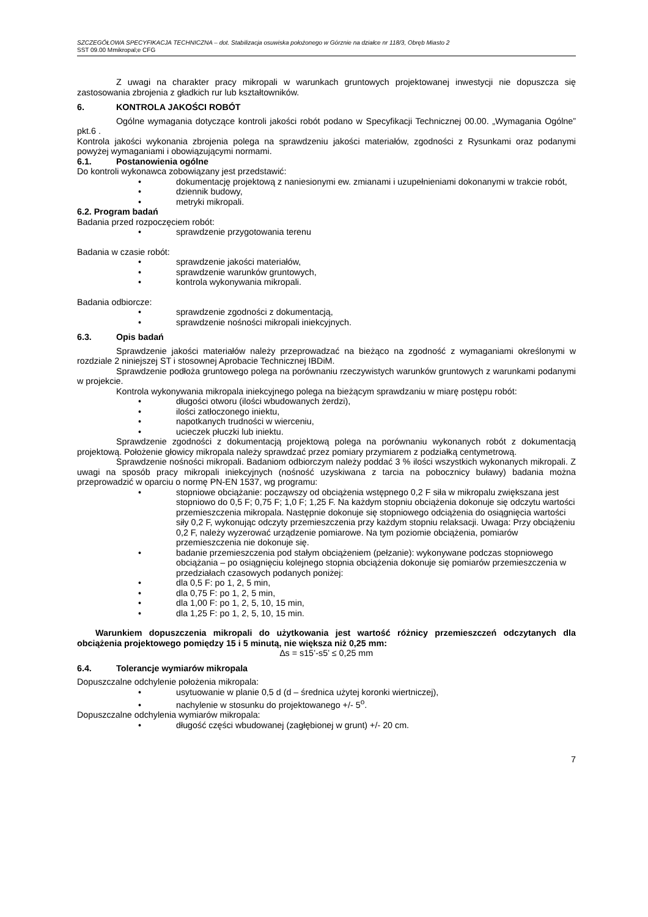SZCZEGÓŁOWA SPECYFIKACJA TECHNICZNA – dot. Stabilizacja osuwiska położonego w Górznie na działce nr 118/3, Obręb Miasto 2
SST 09.00 Mmikropal;e CFG
Z uwagi na charakter pracy mikropali w warunkach gruntowych projektowanej inwestycji nie dopuszcza się zastosowania zbrojenia z gładkich rur lub kształtowników.
6. KONTROLA JAKOŚCI ROBÓT
Ogólne wymagania dotyczące kontroli jakości robót podano w Specyfikacji Technicznej 00.00. „Wymagania Ogólne” pkt.6 .
Kontrola jakości wykonania zbrojenia polega na sprawdzeniu jakości materiałów, zgodności z Rysunkami oraz podanymi powyżej wymaganiami i obowiązującymi normami.
6.1. Postanowienia ogólne
Do kontroli wykonawca zobowiązany jest przedstawić:
• dokumentację projektową z naniesionymi ew. zmianami i uzupełnieniami dokonanymi w trakcie robót,
• dziennik budowy,
• metryki mikropali.
6.2. Program badań
Badania przed rozpoczęciem robót:
• sprawdzenie przygotowania terenu
Badania w czasie robót:
• sprawdzenie jakości materiałów,
• sprawdzenie warunków gruntowych,
• kontrola wykonywania mikropali.
Badania odbiorcze:
• sprawdzenie zgodności z dokumentacją,
• sprawdzenie nośności mikropali iniekcyjnych.
6.3. Opis badań
Sprawdzenie jakości materiałów należy przeprowadzać na bieżąco na zgodność z wymaganiami określonymi w rozdziale 2 niniejszej ST i stosownej Aprobacie Technicznej IBDiM.
Sprawdzenie podłoża gruntowego polega na porównaniu rzeczywistych warunków gruntowych z warunkami podanymi w projekcie.
Kontrola wykonywania mikropala iniekcyjnego polega na bieżącym sprawdzaniu w miarę postępu robót:
• długości otworu (ilości wbudowanych żerdzi),
• ilości zatłoczonego iniektu,
• napotkanych trudności w wierceniu,
• ucieczek płuczki lub iniektu.
Sprawdzenie zgodności z dokumentacją projektową polega na porównaniu wykonanych robót z dokumentacją projektową. Położenie głowicy mikropala należy sprawdzać przez pomiary przymiarem z podziałką centymetrową.
Sprawdzenie nośności mikropali. Badaniom odbiorczym należy poddać 3 % ilości wszystkich wykonanych mikropali. Z uwagi na sposób pracy mikropali iniekcyjnych (nośność uzyskiwana z tarcia na pobocznicy buławy) badania można przeprowadzić w oparciu o normę PN-EN 1537, wg programu:
• stopniowe obciążanie: począwszy od obciążenia wstępnego 0,2 F siła w mikropalu zwiększana jest stopniowo do 0,5 F; 0,75 F; 1,0 F; 1,25 F. Na każdym stopniu obciążenia dokonuje się odczytu wartości przemieszczenia mikropala. Następnie dokonuje się stopniowego odciążenia do osiągnięcia wartości siły 0,2 F, wykonując odczyty przemieszczenia przy każdym stopniu relaksacji. Uwaga: Przy obciążeniu 0,2 F, należy wyzerować urządzenie pomiarowe. Na tym poziomie obciążenia, pomiarów przemieszczenia nie dokonuje się.
• badanie przemieszczenia pod stałym obciążeniem (pełzanie): wykonywane podczas stopniowego obciążania – po osiągnięciu kolejnego stopnia obciążenia dokonuje się pomiarów przemieszczenia w przedziałach czasowych podanych poniżej:
• dla 0,5 F: po 1, 2, 5 min,
• dla 0,75 F: po 1, 2, 5 min,
• dla 1,00 F: po 1, 2, 5, 10, 15 min,
• dla 1,25 F: po 1, 2, 5, 10, 15 min.
Warunkiem dopuszczenia mikropali do użytkowania jest wartość różnicy przemieszczeń odczytanych dla obciążenia projektowego pomiędzy 15 i 5 minutą, nie większa niż 0,25 mm:
∆s = s15’-s5’ ≤ 0,25 mm
6.4. Tolerancje wymiarów mikropala
Dopuszczalne odchylenie położenia mikropala:
• usytuowanie w planie 0,5 d (d – średnica użytej koronki wiertniczej),
• nachylenie w stosunku do projektowanego +/- 5<sup>o</sup>.
Dopuszczalne odchylenia wymiarów mikropala:
• długość części wbudowanej (zagłębionej w grunt) +/- 20 cm.
7